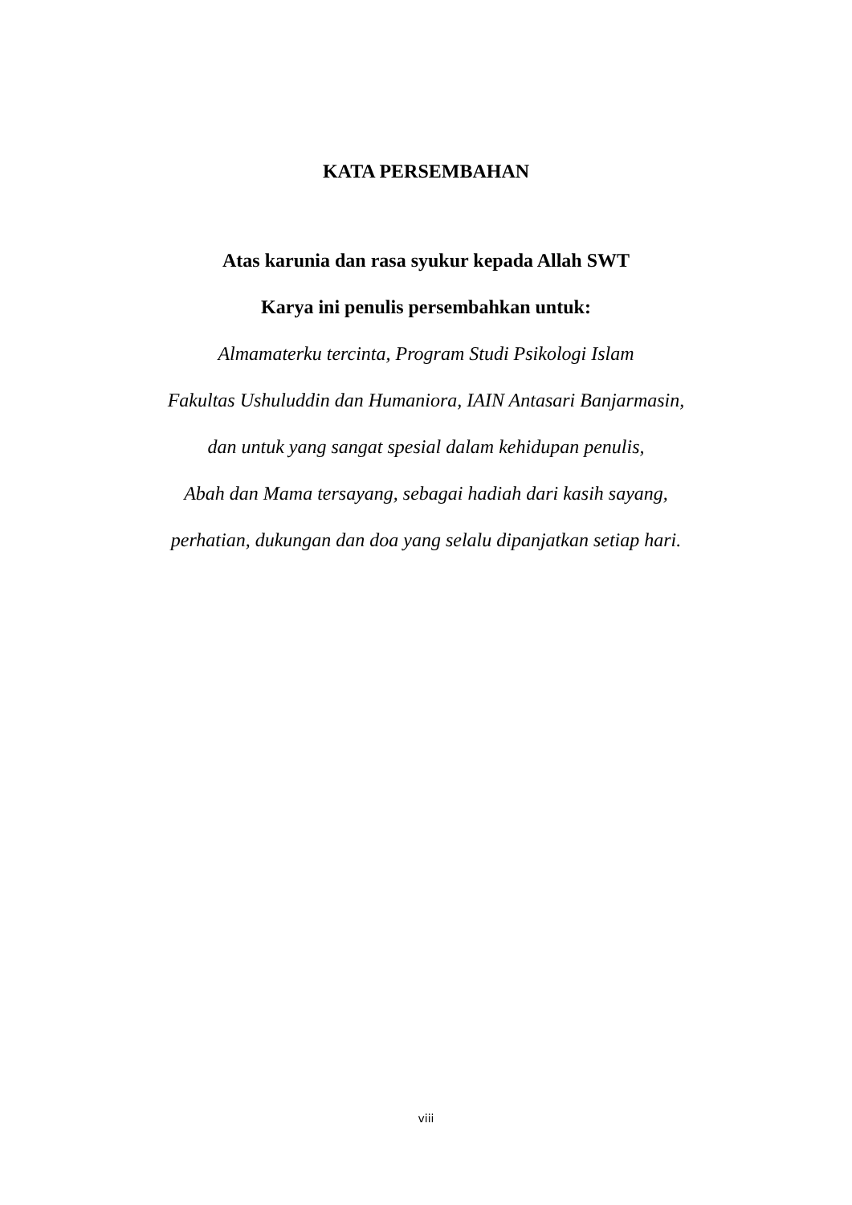KATA PERSEMBAHAN
Atas karunia dan rasa syukur kepada Allah SWT
Karya ini penulis persembahkan untuk:
Almamaterku tercinta, Program Studi Psikologi Islam
Fakultas Ushuluddin dan Humaniora, IAIN Antasari Banjarmasin,
dan untuk yang sangat spesial dalam kehidupan penulis,
Abah dan Mama tersayang, sebagai hadiah dari kasih sayang,
perhatian, dukungan dan doa yang selalu dipanjatkan setiap hari.
viii